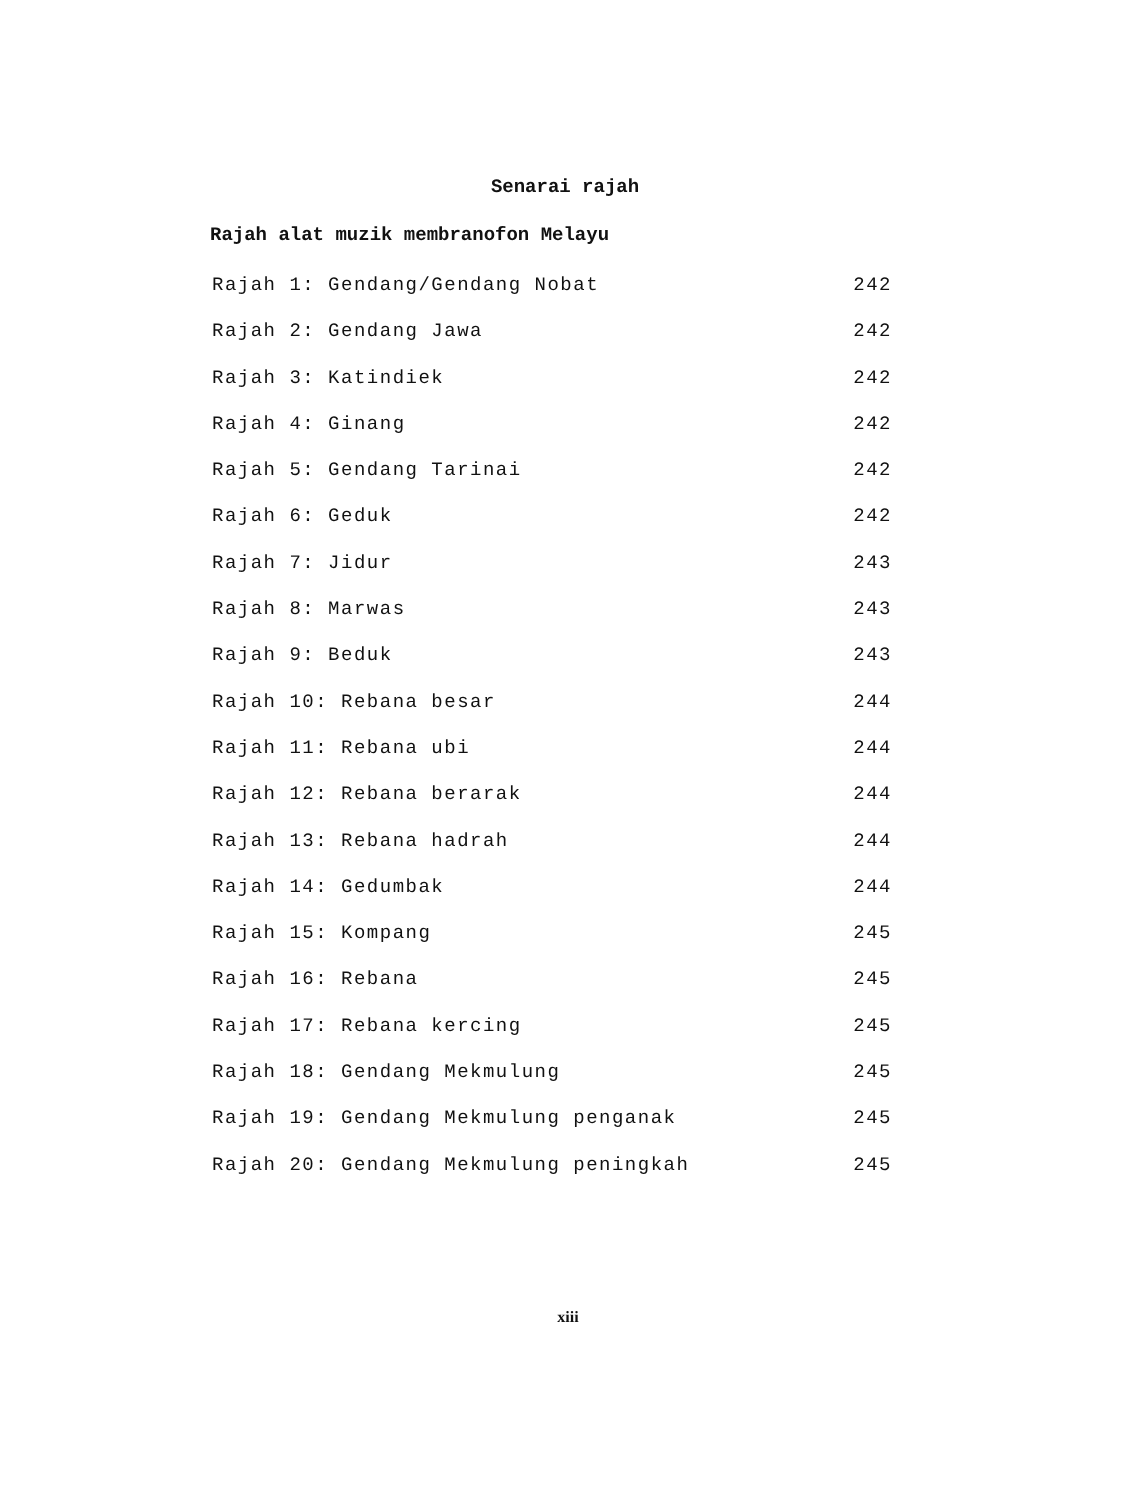Senarai rajah
Rajah alat muzik membranofon Melayu
Rajah 1: Gendang/Gendang Nobat 242
Rajah 2: Gendang Jawa 242
Rajah 3: Katindiek 242
Rajah 4: Ginang 242
Rajah 5: Gendang Tarinai 242
Rajah 6: Geduk 242
Rajah 7: Jidur 243
Rajah 8: Marwas 243
Rajah 9: Beduk 243
Rajah 10: Rebana besar 244
Rajah 11: Rebana ubi 244
Rajah 12: Rebana berarak 244
Rajah 13: Rebana hadrah 244
Rajah 14: Gedumbak 244
Rajah 15: Kompang 245
Rajah 16: Rebana 245
Rajah 17: Rebana kercing 245
Rajah 18: Gendang Mekmulung 245
Rajah 19: Gendang Mekmulung penganak 245
Rajah 20: Gendang Mekmulung peningkah 245
xiii